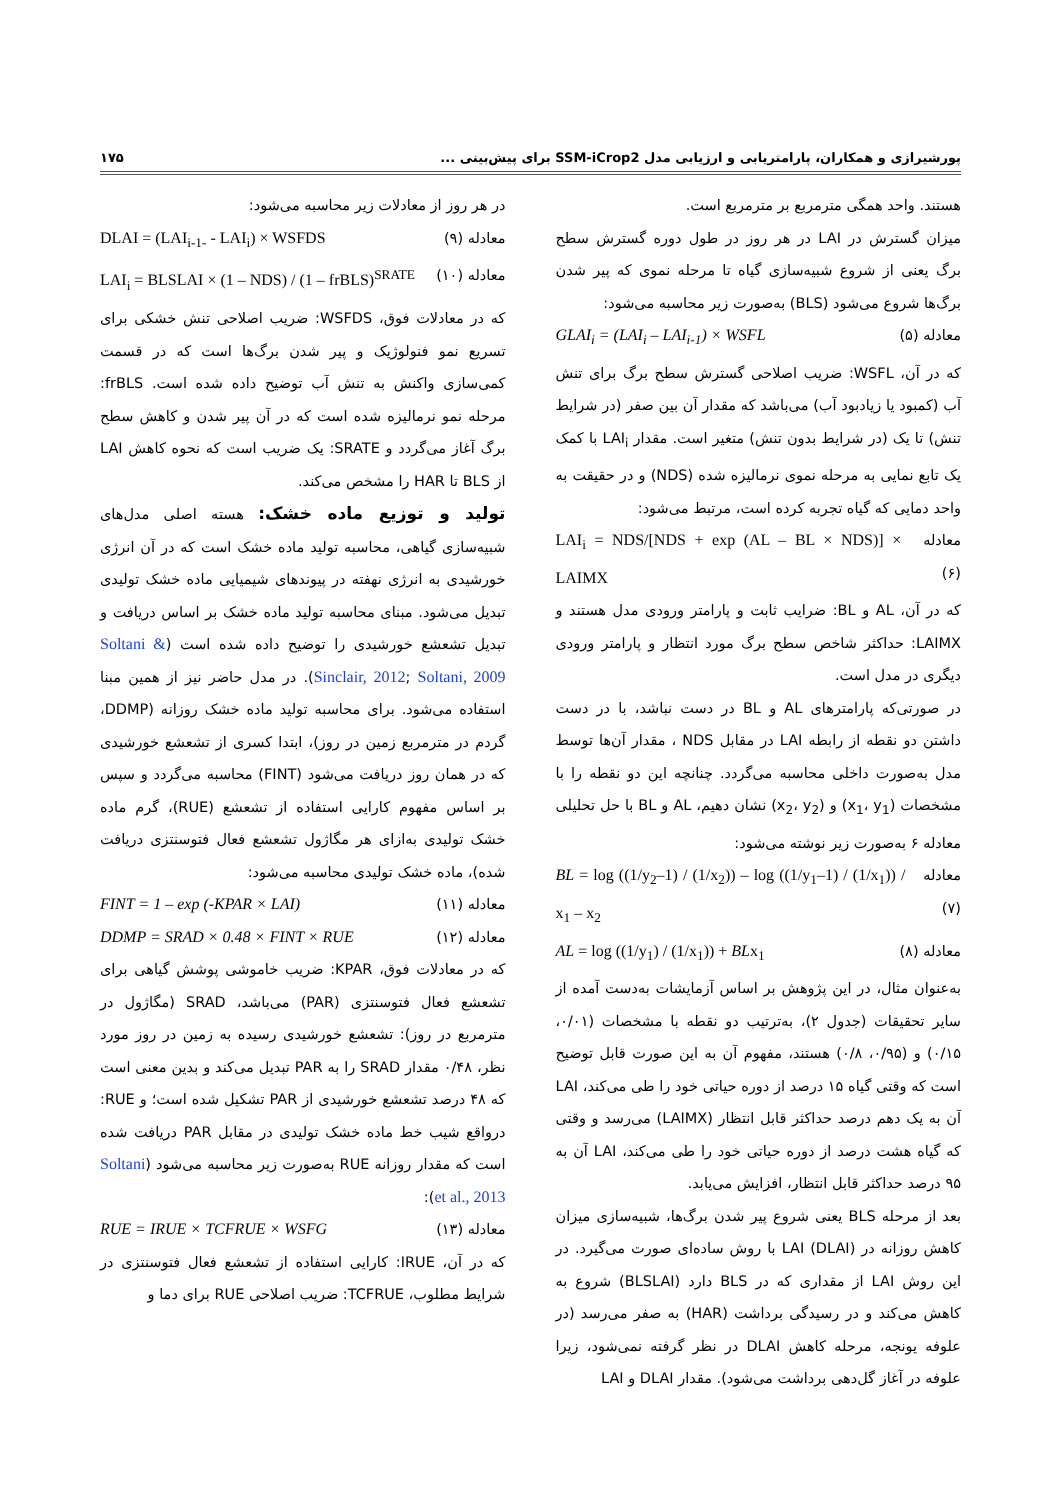پورشیرازی و همکاران، پارامتریابی و ارزیابی مدل SSM-iCrop2 برای پیش‌بینی ... ۱۷۵
هستند. واحد همگی مترمربع بر مترمربع است.
میزان گسترش در LAI در هر روز در طول دوره گسترش سطح برگ یعنی از شروع شبیه‌سازی گیاه تا مرحله نموی که پیر شدن برگ‌ها شروع می‌شود (BLS) به‌صورت زیر محاسبه می‌شود:
معادله (۵) GLAI<sub>i</sub> = (LAI<sub>i</sub> – LAI<sub>i-1</sub>) × WSFL
که در آن، WSFL: ضریب اصلاحی گسترش سطح برگ برای تنش آب (کمبود یا زیادبود آب) می‌باشد که مقدار آن بین صفر (در شرایط تنش) تا یک (در شرایط بدون تنش) متغیر است. مقدار LAI<sub>i</sub> با کمک یک تابع نمایی به مرحله نموی نرمالیزه شده (NDS) و در حقیقت به واحد دمایی که گیاه تجربه کرده است، مرتبط می‌شود:
معادله (۶) LAI<sub>i</sub> = NDS/[NDS + exp (AL – BL × NDS)] × LAIMX
که در آن، AL و BL: ضرایب ثابت و پارامتر ورودی مدل هستند و LAIMX: حداکثر شاخص سطح برگ مورد انتظار و پارامتر ورودی دیگری در مدل است.
در صورتی‌که پارامترهای AL و BL در دست نباشد، با در دست داشتن دو نقطه از رابطه LAI در مقابل NDS ، مقدار آن‌ها توسط مدل به‌صورت داخلی محاسبه می‌گردد. چنانچه این دو نقطه را با مشخصات (x<sub>1</sub>، y<sub>1</sub>) و (x<sub>2</sub>، y<sub>2</sub>) نشان دهیم، AL و BL با حل تحلیلی معادله ۶ به‌صورت زیر نوشته می‌شود:
معادله (۷) BL = log ((1/y<sub>2</sub>–1) / (1/x<sub>2</sub>)) – log ((1/y<sub>1</sub>–1) / (1/x<sub>1</sub>)) / x<sub>1</sub> – x<sub>2</sub>
معادله (۸) AL = log ((1/y<sub>1</sub>) / (1/x<sub>1</sub>)) + BLx<sub>1</sub>
به‌عنوان مثال، در این پژوهش بر اساس آزمایشات به‌دست آمده از سایر تحقیقات (جدول ۲)، به‌ترتیب دو نقطه با مشخصات (۰/۰۱، ۰/۱۵) و (۰/۹۵، ۰/۸) هستند، مفهوم آن به این صورت قابل توضیح است که وقتی گیاه ۱۵ درصد از دوره حیاتی خود را طی می‌کند، LAI آن به یک دهم درصد حداکثر قابل انتظار (LAIMX) می‌رسد و وقتی که گیاه هشت درصد از دوره حیاتی خود را طی می‌کند، LAI آن به ۹۵ درصد حداکثر قابل انتظار، افزایش می‌یابد.
بعد از مرحله BLS یعنی شروع پیر شدن برگ‌ها، شبیه‌سازی میزان کاهش روزانه در LAI (DLAI) با روش ساده‌ای صورت می‌گیرد. در این روش LAI از مقداری که در BLS دارد (BLSLAI) شروع به کاهش می‌کند و در رسیدگی برداشت (HAR) به صفر می‌رسد (در علوفه یونجه، مرحله کاهش DLAI در نظر گرفته نمی‌شود، زیرا علوفه در آغاز گل‌دهی برداشت می‌شود). مقدار DLAI و LAI
در هر روز از معادلات زیر محاسبه می‌شود:
معادله (۹) DLAI = (LAI<sub>i-1-</sub> - LAI<sub>i</sub>) × WSFDS
معادله (۱۰) LAI<sub>i</sub> = BLSLAI × (1 – NDS) / (1 – frBLS)<sup>SRATE</sup>
که در معادلات فوق، WSFDS: ضریب اصلاحی تنش خشکی برای تسریع نمو فنولوژیک و پیر شدن برگ‌ها است که در قسمت کمی‌سازی واکنش به تنش آب توضیح داده شده است. frBLS: مرحله نمو نرمالیزه شده است که در آن پیر شدن و کاهش سطح برگ آغاز می‌گردد و SRATE: یک ضریب است که نحوه کاهش LAI از BLS تا HAR را مشخص می‌کند.
تولید و توزیع ماده خشک: هسته اصلی مدل‌های شبیه‌سازی گیاهی، محاسبه تولید ماده خشک است که در آن انرژی خورشیدی به انرژی نهفته در پیوندهای شیمیایی ماده خشک تولیدی تبدیل می‌شود. مبنای محاسبه تولید ماده خشک بر اساس دریافت و تبدیل تشعشع خورشیدی را توضیح داده شده است (Soltani & Sinclair, 2012; Soltani, 2009). در مدل حاضر نیز از همین مبنا استفاده می‌شود. برای محاسبه تولید ماده خشک روزانه (DDMP، گردم در مترمربع زمین در روز)، ابتدا کسری از تشعشع خورشیدی که در همان روز دریافت می‌شود (FINT) محاسبه می‌گردد و سپس بر اساس مفهوم کارایی استفاده از تشعشع (RUE)، گرم ماده خشک تولیدی به‌ازای هر مگاژول تشعشع فعال فتوسنتزی دریافت شده)، ماده خشک تولیدی محاسبه می‌شود:
معادله (۱۱) FINT = 1 – exp (-KPAR × LAI)
معادله (۱۲) DDMP = SRAD × 0.48 × FINT × RUE
که در معادلات فوق، KPAR: ضریب خاموشی پوشش گیاهی برای تشعشع فعال فتوسنتزی (PAR) می‌باشد، SRAD (مگاژول در مترمربع در روز): تشعشع خورشیدی رسیده به زمین در روز مورد نظر، ۰/۴۸ مقدار SRAD را به PAR تبدیل می‌کند و بدین معنی است که ۴۸ درصد تشعشع خورشیدی از PAR تشکیل شده است؛ و RUE: درواقع شیب خط ماده خشک تولیدی در مقابل PAR دریافت شده است که مقدار روزانه RUE به‌صورت زیر محاسبه می‌شود (Soltani et al., 2013):
معادله (۱۳) RUE = IRUE × TCFRUE × WSFG
که در آن، IRUE: کارایی استفاده از تشعشع فعال فتوسنتزی در شرایط مطلوب، TCFRUE: ضریب اصلاحی RUE برای دما و